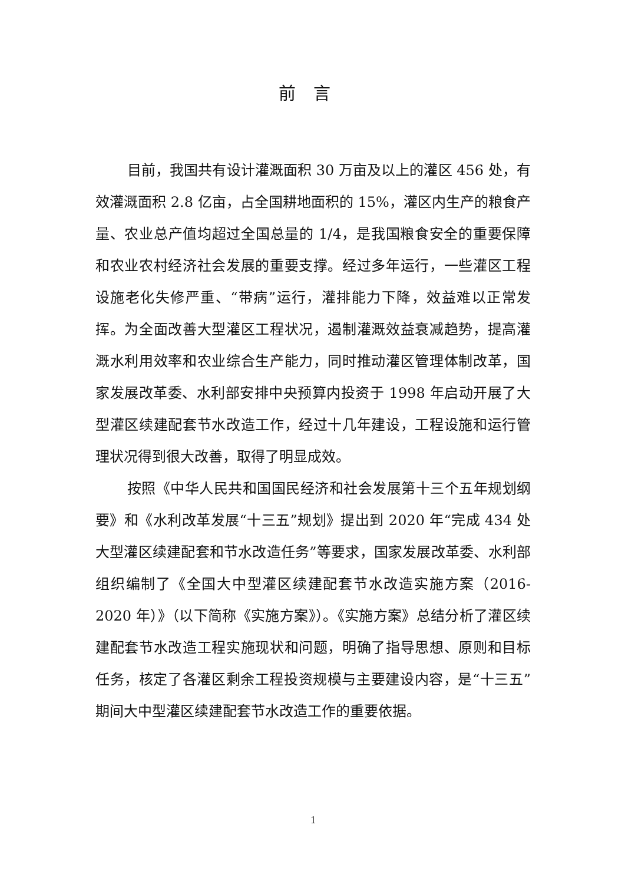前言
目前，我国共有设计灌溉面积 30 万亩及以上的灌区 456 处，有效灌溉面积 2.8 亿亩，占全国耕地面积的 15%，灌区内生产的粮食产量、农业总产值均超过全国总量的 1/4，是我国粮食安全的重要保障和农业农村经济社会发展的重要支撑。经过多年运行，一些灌区工程设施老化失修严重、“带病”运行，灌排能力下降，效益难以正常发挥。为全面改善大型灌区工程状况，遏制灌溉效益衰减趋势，提高灌溉水利用效率和农业综合生产能力，同时推动灌区管理体制改革，国家发展改革委、水利部安排中央预算内投资于 1998 年启动开展了大型灌区续建配套节水改造工作，经过十几年建设，工程设施和运行管理状况得到很大改善，取得了明显成效。
按照《中华人民共和国国民经济和社会发展第十三个五年规划纲要》和《水利改革发展“十三五”规划》提出到 2020 年“完成 434 处大型灌区续建配套和节水改造任务”等要求，国家发展改革委、水利部组织编制了《全国大中型灌区续建配套节水改造实施方案（2016-2020 年）》（以下简称《实施方案》）。《实施方案》总结分析了灌区续建配套节水改造工程实施现状和问题，明确了指导思想、原则和目标任务，核定了各灌区剩余工程投资规模与主要建设内容，是“十三五”期间大中型灌区续建配套节水改造工作的重要依据。
1